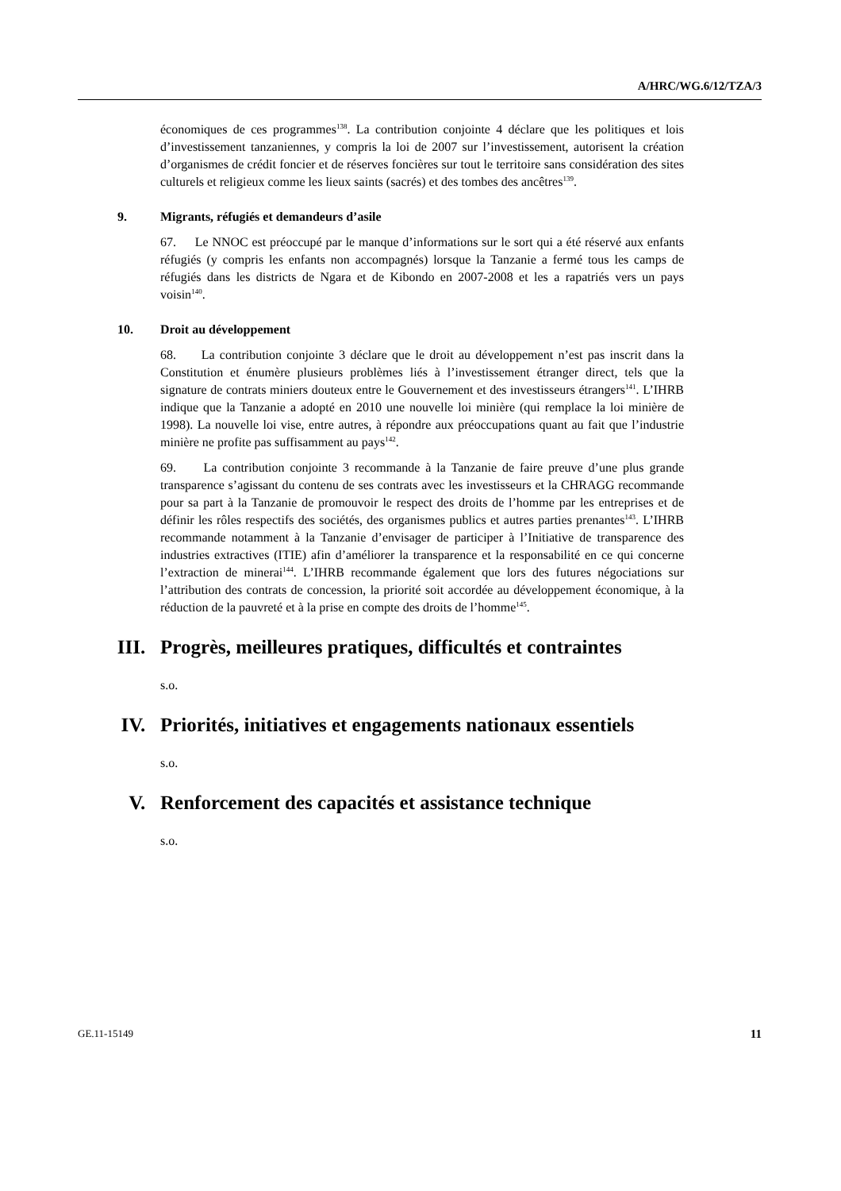A/HRC/WG.6/12/TZA/3
économiques de ces programmes<sup>138</sup>. La contribution conjointe 4 déclare que les politiques et lois d’investissement tanzaniennes, y compris la loi de 2007 sur l’investissement, autorisent la création d’organismes de crédit foncier et de réserves foncières sur tout le territoire sans considération des sites culturels et religieux comme les lieux saints (sacrés) et des tombes des ancêtres<sup>139</sup>.
9. Migrants, réfugiés et demandeurs d’asile
67. Le NNOC est préoccupé par le manque d’informations sur le sort qui a été réservé aux enfants réfugiés (y compris les enfants non accompagnés) lorsque la Tanzanie a fermé tous les camps de réfugiés dans les districts de Ngara et de Kibondo en 2007-2008 et les a rapatriés vers un pays voisin<sup>140</sup>.
10. Droit au développement
68. La contribution conjointe 3 déclare que le droit au développement n’est pas inscrit dans la Constitution et énumère plusieurs problèmes liés à l’investissement étranger direct, tels que la signature de contrats miniers douteux entre le Gouvernement et des investisseurs étrangers<sup>141</sup>. L’IHRB indique que la Tanzanie a adopté en 2010 une nouvelle loi minière (qui remplace la loi minière de 1998). La nouvelle loi vise, entre autres, à répondre aux préoccupations quant au fait que l’industrie minière ne profite pas suffisamment au pays<sup>142</sup>.
69. La contribution conjointe 3 recommande à la Tanzanie de faire preuve d’une plus grande transparence s’agissant du contenu de ses contrats avec les investisseurs et la CHRAGG recommande pour sa part à la Tanzanie de promouvoir le respect des droits de l’homme par les entreprises et de définir les rôles respectifs des sociétés, des organismes publics et autres parties prenantes<sup>143</sup>. L’IHRB recommande notamment à la Tanzanie d’envisager de participer à l’Initiative de transparence des industries extractives (ITIE) afin d’améliorer la transparence et la responsabilité en ce qui concerne l’extraction de minerai<sup>144</sup>. L’IHRB recommande également que lors des futures négociations sur l’attribution des contrats de concession, la priorité soit accordée au développement économique, à la réduction de la pauvreté et à la prise en compte des droits de l’homme<sup>145</sup>.
III. Progrès, meilleures pratiques, difficultés et contraintes
s.o.
IV. Priorités, initiatives et engagements nationaux essentiels
s.o.
V. Renforcement des capacités et assistance technique
s.o.
GE.11-15149 11